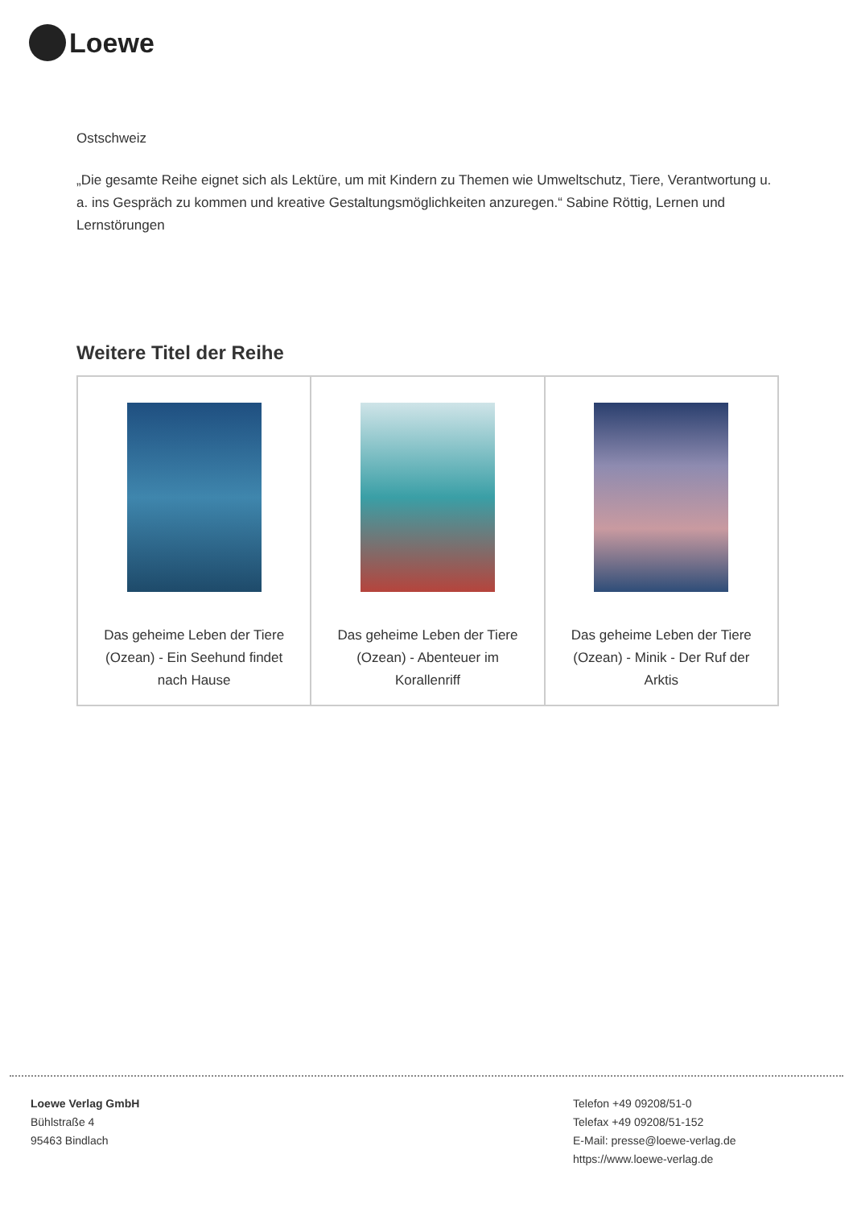Loewe
Ostschweiz
„Die gesamte Reihe eignet sich als Lektüre, um mit Kindern zu Themen wie Umweltschutz, Tiere, Verantwortung u. a. ins Gespräch zu kommen und kreative Gestaltungsmöglichkeiten anzuregen.“ Sabine Röttig, Lernen und Lernstörungen
Weitere Titel der Reihe
| Das geheime Leben der Tiere (Ozean) - Ein Seehund findet nach Hause | Das geheime Leben der Tiere (Ozean) - Abenteuer im Korallenriff | Das geheime Leben der Tiere (Ozean) - Minik - Der Ruf der Arktis |
Loewe Verlag GmbH
Bühlstraße 4
95463 Bindlach
Telefon +49 09208/51-0
Telefax +49 09208/51-152
E-Mail: presse@loewe-verlag.de
https://www.loewe-verlag.de